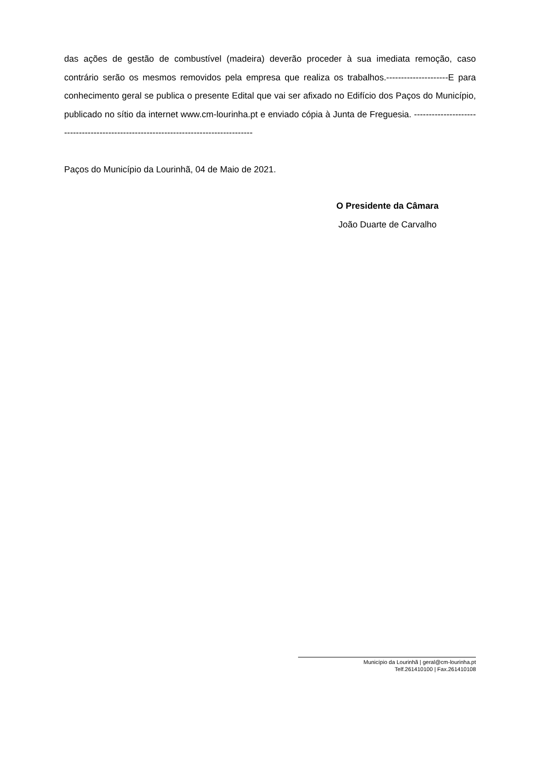das ações de gestão de combustível (madeira) deverão proceder à sua imediata remoção, caso contrário serão os mesmos removidos pela empresa que realiza os trabalhos.---------------------E para conhecimento geral se publica o presente Edital que vai ser afixado no Edifício dos Paços do Município, publicado no sítio da internet www.cm-lourinha.pt e enviado cópia à Junta de Freguesia. -------------------------------------------------------------------------------------
Paços do Município da Lourinhã, 04 de Maio de 2021.
O Presidente da Câmara
João Duarte de Carvalho
Município da Lourinhã | geral@cm-lourinha.pt
Telf.261410100 | Fax.261410108